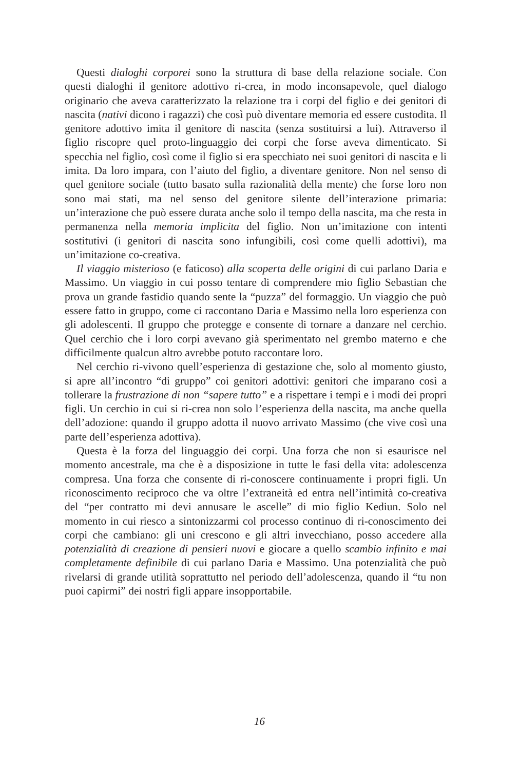Questi dialoghi corporei sono la struttura di base della relazione sociale. Con questi dialoghi il genitore adottivo ri-crea, in modo inconsapevole, quel dialogo originario che aveva caratterizzato la relazione tra i corpi del figlio e dei genitori di nascita (nativi dicono i ragazzi) che così può diventare memoria ed essere custodita. Il genitore adottivo imita il genitore di nascita (senza sostituirsi a lui). Attraverso il figlio riscopre quel proto-linguaggio dei corpi che forse aveva dimenticato. Si specchia nel figlio, così come il figlio si era specchiato nei suoi genitori di nascita e li imita. Da loro impara, con l’aiuto del figlio, a diventare genitore. Non nel senso di quel genitore sociale (tutto basato sulla razionalità della mente) che forse loro non sono mai stati, ma nel senso del genitore silente dell’interazione primaria: un’interazione che può essere durata anche solo il tempo della nascita, ma che resta in permanenza nella memoria implicita del figlio. Non un’imitazione con intenti sostitutivi (i genitori di nascita sono infungibili, così come quelli adottivi), ma un’imitazione co-creativa.
Il viaggio misterioso (e faticoso) alla scoperta delle origini di cui parlano Daria e Massimo. Un viaggio in cui posso tentare di comprendere mio figlio Sebastian che prova un grande fastidio quando sente la “puzza” del formaggio. Un viaggio che può essere fatto in gruppo, come ci raccontano Daria e Massimo nella loro esperienza con gli adolescenti. Il gruppo che protegge e consente di tornare a danzare nel cerchio. Quel cerchio che i loro corpi avevano già sperimentato nel grembo materno e che difficilmente qualcun altro avrebbe potuto raccontare loro.
Nel cerchio ri-vivono quell’esperienza di gestazione che, solo al momento giusto, si apre all’incontro “di gruppo” coi genitori adottivi: genitori che imparano così a tollerare la frustrazione di non “sapere tutto” e a rispettare i tempi e i modi dei propri figli. Un cerchio in cui si ri-crea non solo l’esperienza della nascita, ma anche quella dell’adozione: quando il gruppo adotta il nuovo arrivato Massimo (che vive così una parte dell’esperienza adottiva).
Questa è la forza del linguaggio dei corpi. Una forza che non si esaurisce nel momento ancestrale, ma che è a disposizione in tutte le fasi della vita: adolescenza compresa. Una forza che consente di ri-conoscere continuamente i propri figli. Un riconoscimento reciproco che va oltre l’extraneità ed entra nell’intimità co-creativa del “per contratto mi devi annusare le ascelle” di mio figlio Kediun. Solo nel momento in cui riesco a sintonizzarmi col processo continuo di ri-conoscimento dei corpi che cambiano: gli uni crescono e gli altri invecchiano, posso accedere alla potenzialità di creazione di pensieri nuovi e giocare a quello scambio infinito e mai completamente definibile di cui parlano Daria e Massimo. Una potenzialità che può rivelarsi di grande utilità soprattutto nel periodo dell’adolescenza, quando il “tu non puoi capirmi” dei nostri figli appare insopportabile.
16